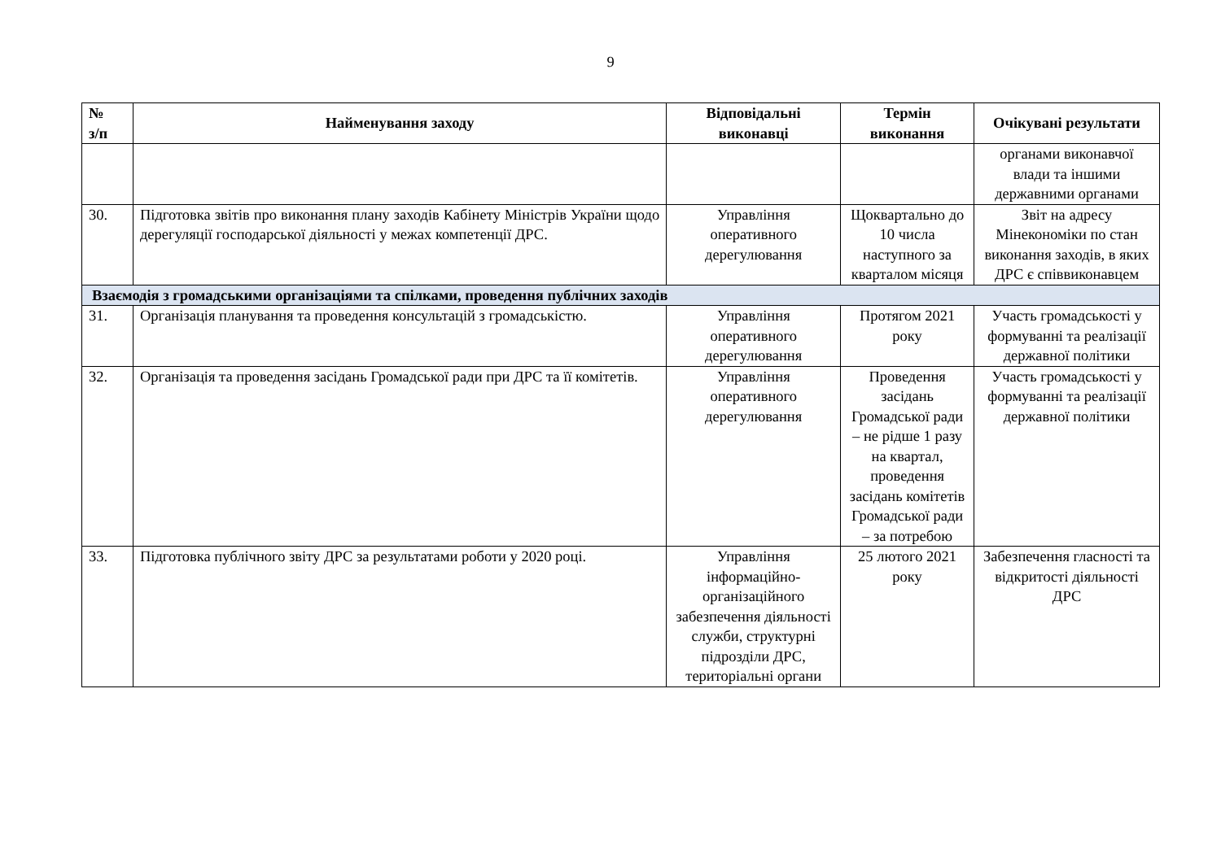9
| № з/п | Найменування заходу | Відповідальні виконавці | Термін виконання | Очікувані результати |
| --- | --- | --- | --- | --- |
| | | | | органами виконавчої влади та іншими державними органами |
| 30. | Підготовка звітів про виконання плану заходів Кабінету Міністрів України щодо дерегуляції господарської діяльності у межах компетенції ДРС. | Управління оперативного дерегулювання | Щоквартально до 10 числа наступного за кварталом місяця | Звіт на адресу Мінекономіки по стан виконання заходів, в яких ДРС є співвиконавцем |
| Взаємодія з громадськими організаціями та спілками, проведення публічних заходів | | | | |
| 31. | Організація планування та проведення консультацій з громадськістю. | Управління оперативного дерегулювання | Протягом 2021 року | Участь громадськості у формуванні та реалізації державної політики |
| 32. | Організація та проведення засідань Громадської ради при ДРС та її комітетів. | Управління оперативного дерегулювання | Проведення засідань Громадської ради – не рідше 1 разу на квартал, проведення засідань комітетів Громадської ради – за потребою | Участь громадськості у формуванні та реалізації державної політики |
| 33. | Підготовка публічного звіту ДРС за результатами роботи у 2020 році. | Управління інформаційно-організаційного забезпечення діяльності служби, структурні підрозділи ДРС, територіальні органи | 25 лютого 2021 року | Забезпечення гласності та відкритості діяльності ДРС |